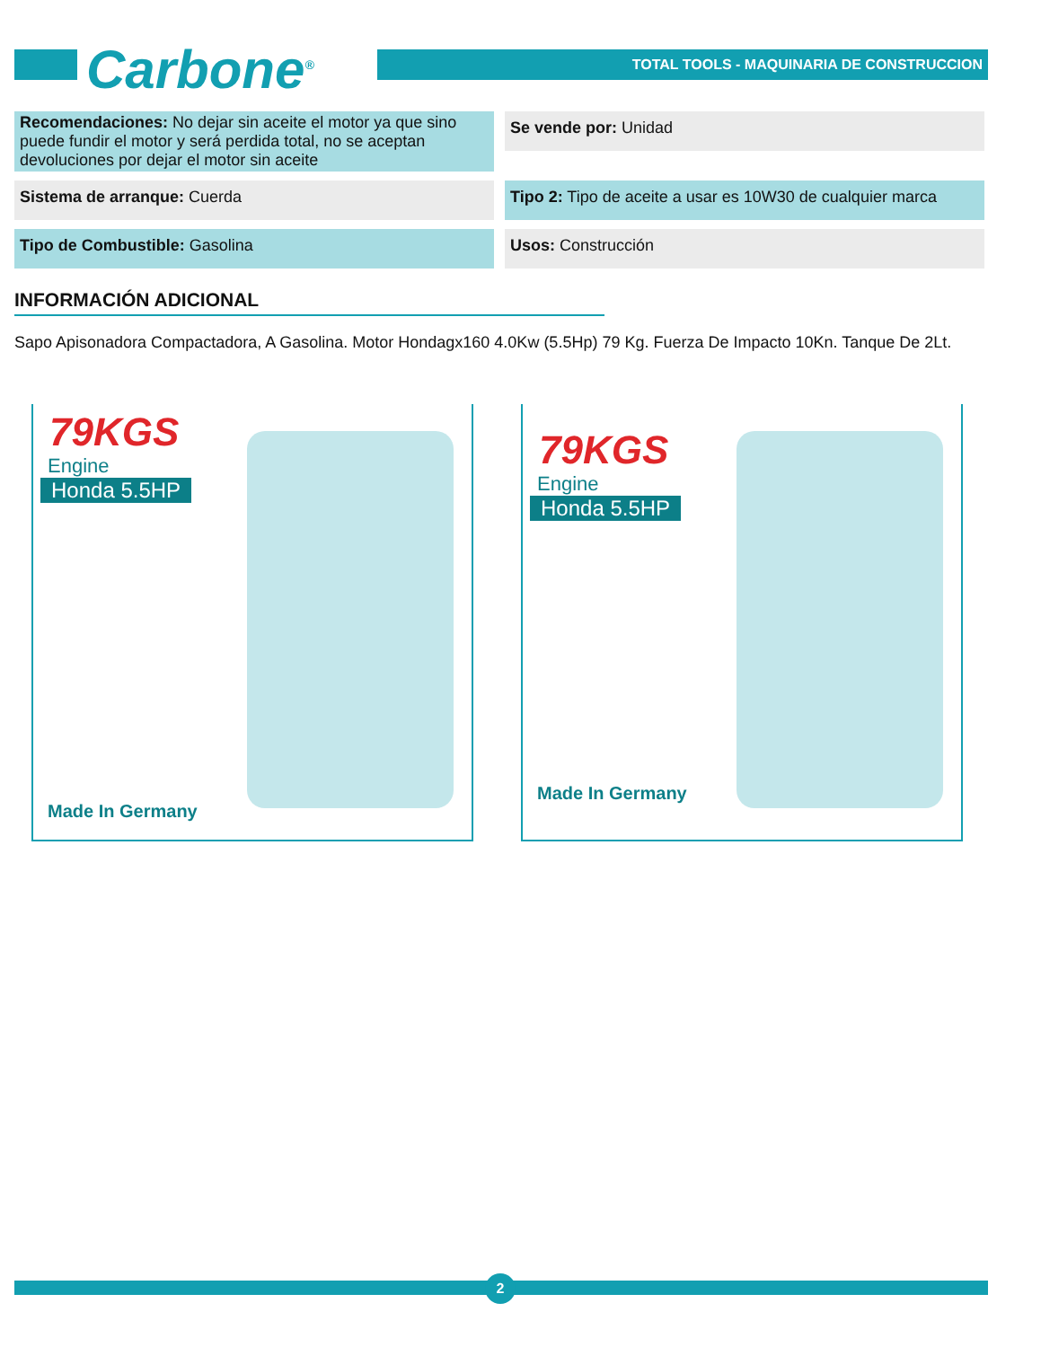Carbone<sup>®</sup>
TOTAL TOOLS - MAQUINARIA DE CONSTRUCCION
Recomendaciones: No dejar sin aceite el motor ya que sino puede fundir el motor y será perdida total, no se aceptan devoluciones por dejar el motor sin aceite
Se vende por: Unidad
Sistema de arranque: Cuerda
Tipo 2: Tipo de aceite a usar es 10W30 de cualquier marca
Tipo de Combustible: Gasolina
Usos: Construcción
INFORMACIÓN ADICIONAL
Sapo Apisonadora Compactadora, A Gasolina. Motor Hondagx160 4.0Kw (5.5Hp) 79 Kg. Fuerza De Impacto 10Kn. Tanque De 2Lt.
79KGS
Engine
Honda 5.5HP
Made In Germany
79KGS
Engine
Honda 5.5HP
Made In Germany
2